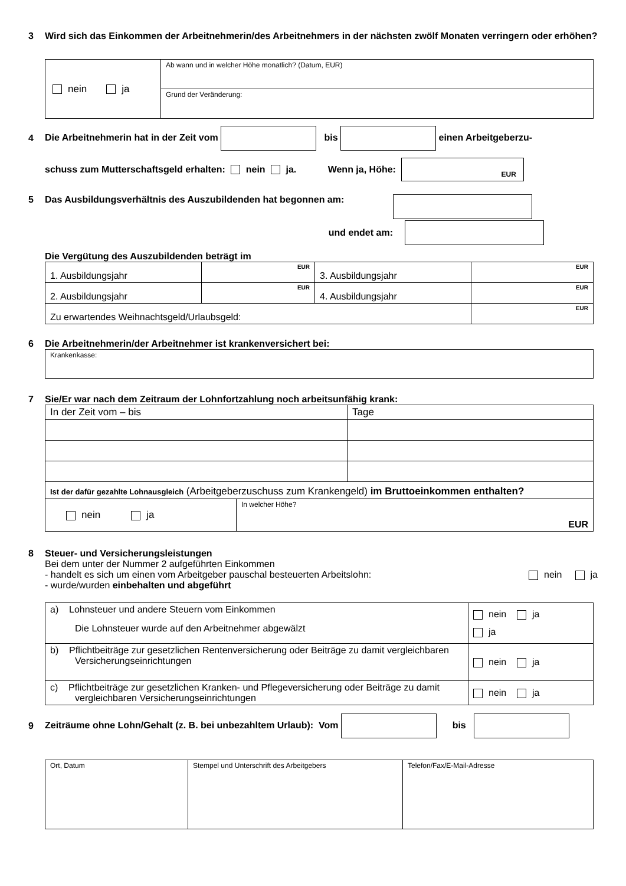3 Wird sich das Einkommen der Arbeitnehmerin/des Arbeitnehmers in der nächsten zwölf Monaten verringern oder erhöhen?
| nein ja | Ab wann und in welcher Höhe monatlich? (Datum, EUR) |
| | Grund der Veränderung: |
4 Die Arbeitnehmerin hat in der Zeit vom bis einen Arbeitgeberzu-
schuss zum Mutterschaftsgeld erhalten: nein ja. Wenn ja, Höhe: EUR
5 Das Ausbildungsverhältnis des Auszubildenden hat begonnen am:
und endet am:
Die Vergütung des Auszubildenden beträgt im
| 1. Ausbildungsjahr | EUR | 3. Ausbildungsjahr | EUR |
| 2. Ausbildungsjahr | EUR | 4. Ausbildungsjahr | EUR |
| Zu erwartendes Weihnachtsgeld/Urlaubsgeld: | | | EUR |
6 Die Arbeitnehmerin/der Arbeitnehmer ist krankenversichert bei:
| Krankenkasse: |
7 Sie/Er war nach dem Zeitraum der Lohnfortzahlung noch arbeitsunfähig krank:
| In der Zeit vom – bis | Tage |
| Ist der dafür gezahlte Lohnausgleich (Arbeitgeberzuschuss zum Krankengeld) im Bruttoeinkommen enthalten? | |
| nein ja | In welcher Höhe? EUR |
8 Steuer- und Versicherungsleistungen
Bei dem unter der Nummer 2 aufgeführten Einkommen
- handelt es sich um einen vom Arbeitgeber pauschal besteuerten Arbeitslohn: nein ja
- wurde/wurden einbehalten und abgeführt
| a) Lohnsteuer und andere Steuern vom Einkommen Die Lohnsteuer wurde auf den Arbeitnehmer abgewälzt | nein ja ja |
| b) Pflichtbeiträge zur gesetzlichen Rentenversicherung oder Beiträge zu damit vergleichbaren Versicherungseinrichtungen | nein ja |
| c) Pflichtbeiträge zur gesetzlichen Kranken- und Pflegeversicherung oder Beiträge zu damit vergleichbaren Versicherungseinrichtungen | nein ja |
9 Zeiträume ohne Lohn/Gehalt (z. B. bei unbezahltem Urlaub): Vom bis
| Ort, Datum | Stempel und Unterschrift des Arbeitgebers | Telefon/Fax/E-Mail-Adresse |